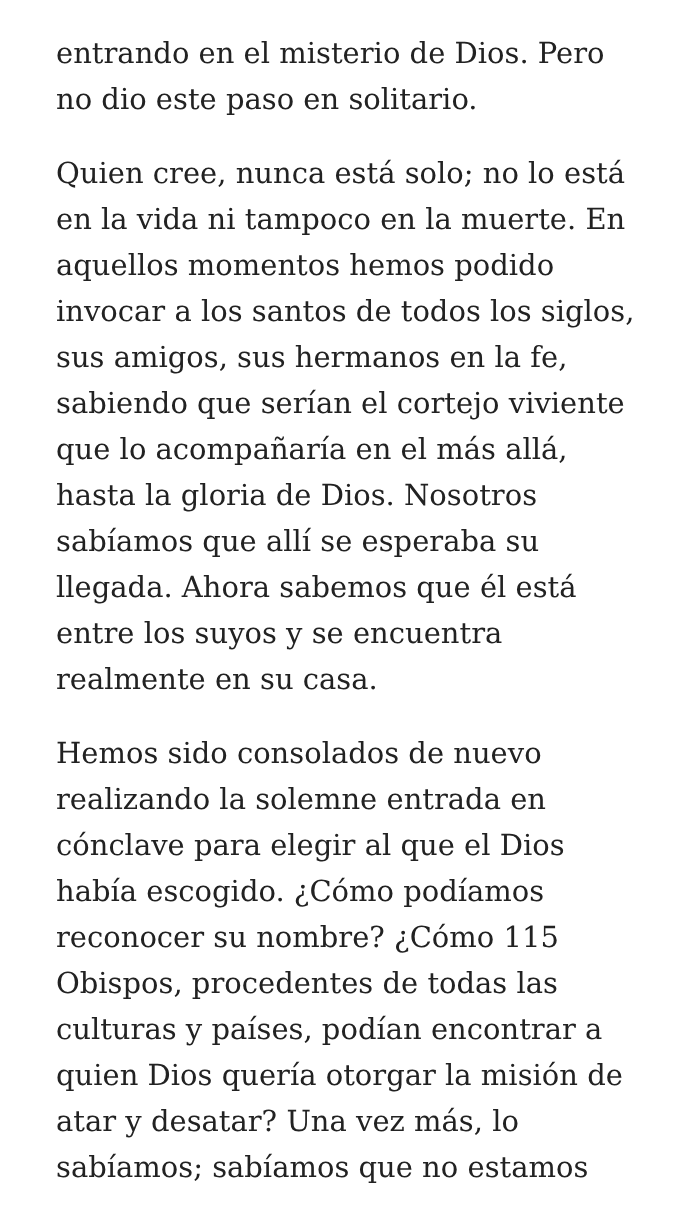entrando en el misterio de Dios. Pero no dio este paso en solitario.
Quien cree, nunca está solo; no lo está en la vida ni tampoco en la muerte. En aquellos momentos hemos podido invocar a los santos de todos los siglos, sus amigos, sus hermanos en la fe, sabiendo que serían el cortejo viviente que lo acompañaría en el más allá, hasta la gloria de Dios. Nosotros sabíamos que allí se esperaba su llegada. Ahora sabemos que él está entre los suyos y se encuentra realmente en su casa.
Hemos sido consolados de nuevo realizando la solemne entrada en cónclave para elegir al que el Dios había escogido. ¿Cómo podíamos reconocer su nombre? ¿Cómo 115 Obispos, procedentes de todas las culturas y países, podían encontrar a quien Dios quería otorgar la misión de atar y desatar? Una vez más, lo sabíamos; sabíamos que no estamos